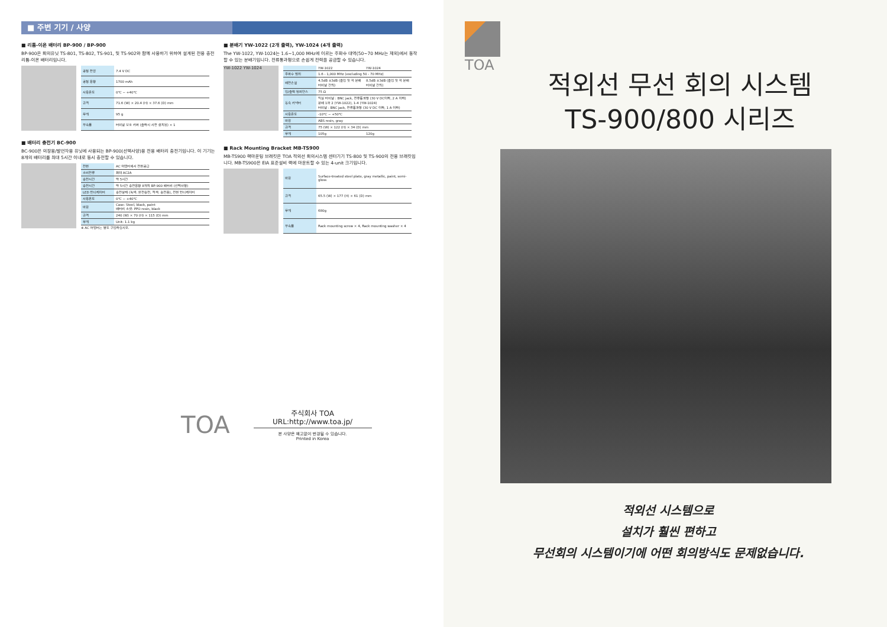■ 주변 기기 / 사양
■ 리튬-이온 배터리 BP-900 / BP-900
BP-900은 회의유닛 TS-801, TS-802, TS-901, 및 TS-902와 함께 사용하기 위하여 설계된 전용 충전 리튬-이온 배터리입니다.
| 공칭 전압 | 7.4 V DC |
| 공칭 용량 | 1700 mAh |
| 사용온도 | 0℃ ~ +40℃ |
| 규격 | 71.6 (W) × 20.4 (H) × 37.6 (D) mm |
| 무게 | 95 g |
| 부속품 | 터미널 보호 커버 (출하시 사전 설치됨) × 1 |
■ 배터리 충전기 BC-900
BC-900은 의장용/발언자용 유닛에 사용되는 BP-900(선택사양)용 전용 배터리 충전기입니다. 이 기기는 8개의 배터리를 최대 5시간 이내로 동시 충전할 수 있습니다.
| 전원 | AC 어댑터에서 전원공급 |
| 소비전류 | 최대 AC2A |
| 충전시간 | 약 5시간 |
| 충전시간 | 약 5시간 충전용량 8개의 BP-900 배터리 (선택사양) |
| LED 인디케이터 | 충전상태 (녹색: 완전충전, 적색: 충전중), 전원 인디케이터 |
| 사용온도 | 0℃ ~ +40℃ |
| 마감 | Case: Steel, black, paint 배터리 소켓: PPO resin, black |
| 규격 | 240 (W) × 70 (H) × 115 (D) mm |
| 무게 | Unit: 1.1 kg |
※ AC 어댑터는 별도 구입하십시오.
■ 분배기 YW-1022 (2개 출력), YW-1024 (4개 출력)
The YW-1022, YW-1024는 1.6~1,000 MHz에 이르는 주파수 대역(50~70 MHz는 제외)에서 동작할 수 있는 분배기입니다. 전류통과형으로 손쉽게 전력을 공급할 수 있습니다.
YW-1022 YW-1024
| | YW-1022 | YW-1024 |
| 주파수 범위 | 1.6 - 1,000 MHz (excluding 50 - 70 MHz) | |
| 배전손실 | 4.5dB ±3dB (출입 및 각 분배 터미널 간의) | 8.5dB ±3dB (출입 및 각 분배터미널 간의) |
| 입/출력 임피던스 | 75 Ω | |
| 동축 커넥터 | 믹싱 터미널 : BNC jack, 전류통과형 (30 V DC이하, 2 A 이하) 분배 1과 2 (YW-1022), 1-4 (YW-1024) 터미널 : BNC jack, 전류통과형 (30 V DC 이하, 1 A 이하) | |
| 사용온도 | -10℃ ~ +50℃ | |
| 마감 | ABS resin, gray | |
| 규격 | 75 (W) × 122 (H) × 34 (D) mm | |
| 무게 | 105g | 120g |
■ Rack Mounting Bracket MB-TS900
MB-TS900 랙마운팅 브래킷은 TOA 적외선 회의시스템 센터기기 TS-800 및 TS-900의 전용 브래킷입니다. MB-TS900은 EIA 표준설비 랙에 마운트할 수 있는 4-unit 크기입니다.
| 마감 | Surface-treated steel plate, gray metallic, paint, semi-gloss |
| 규격 | 65.5 (W) × 177 (H) × 61 (D) mm |
| 무게 | 680g |
| 부속품 | Rack mounting screw × 4, Rack mounting washer × 4 |
TOA
주식회사 TOA
URL:http://www.toa.jp/
본 사양은 예고없이 변경될 수 있습니다.
Printed in Korea
TOA
적외선 무선 회의 시스템
TS-900/800 시리즈
적외선 시스템으로
설치가 훨씬 편하고
무선회의 시스템이기에 어떤 회의방식도 문제없습니다.